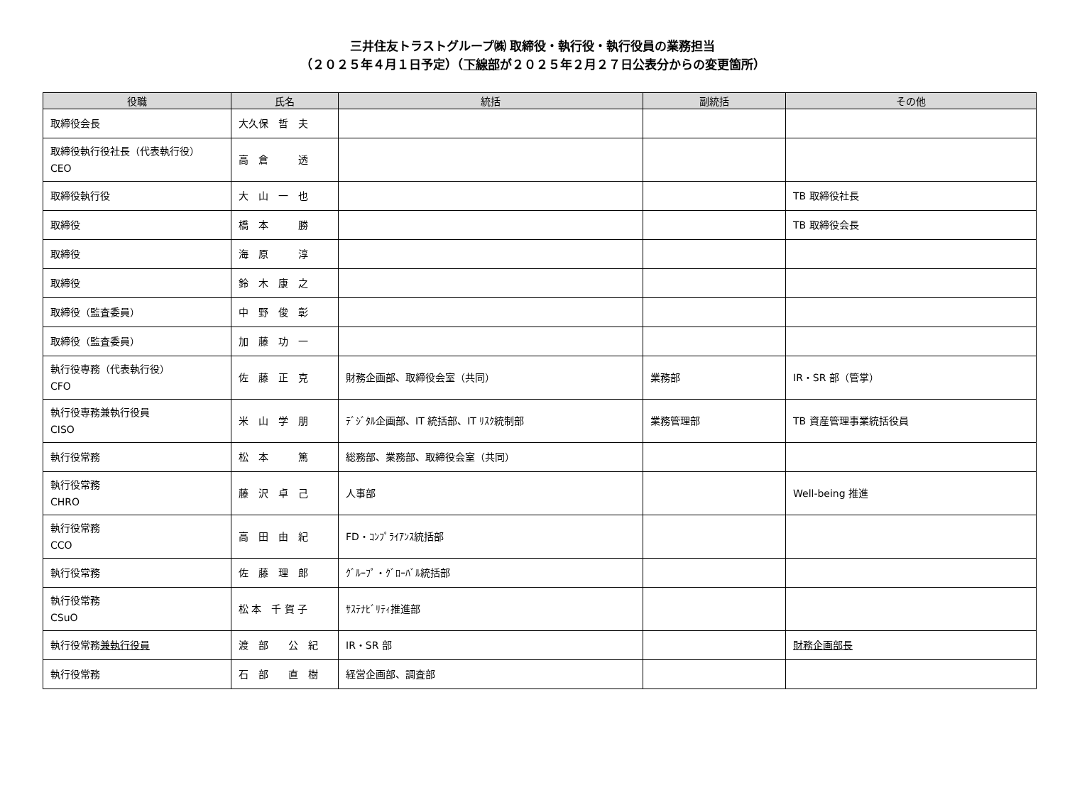三井住友トラストグループ㈱ 取締役・執行役・執行役員の業務担当
（２０２５年４月１日予定）（下線部が２０２５年２月２７日公表分からの変更箇所）
| 役職 | 氏名 | 統括 | 副統括 | その他 |
| --- | --- | --- | --- | --- |
| 取締役会長 | 大久保 哲 夫 | | | |
| 取締役執行役社長（代表執行役） CEO | 高 倉 透 | | | |
| 取締役執行役 | 大 山 一 也 | | | TB 取締役社長 |
| 取締役 | 橋 本 勝 | | | TB 取締役会長 |
| 取締役 | 海 原 淳 | | | |
| 取締役 | 鈴 木 康 之 | | | |
| 取締役（監査委員） | 中 野 俊 彰 | | | |
| 取締役（監査委員） | 加 藤 功 一 | | | |
| 執行役専務（代表執行役） CFO | 佐 藤 正 克 | 財務企画部、取締役会室（共同） | 業務部 | IR・SR 部（管掌） |
| 執行役専務兼執行役員 CISO | 米 山 学 朋 | ﾃﾞｼﾞﾀﾙ企画部、IT 統括部、IT ﾘｽｸ統制部 | 業務管理部 | TB 資産管理事業統括役員 |
| 執行役常務 | 松 本 篤 | 総務部、業務部、取締役会室（共同） | | |
| 執行役常務 CHRO | 藤 沢 卓 己 | 人事部 | | Well-being 推進 |
| 執行役常務 CCO | 高 田 由 紀 | FD・ｺﾝﾌﾟﾗｲｱﾝｽ統括部 | | |
| 執行役常務 | 佐 藤 理 郎 | ｸﾞﾙｰﾌﾟ・ｸﾞﾛｰﾊﾞﾙ統括部 | | |
| 執行役常務 CSuO | 松 本 千 賀 子 | ｻｽﾃﾅﾋﾞﾘﾃｨ推進部 | | |
| 執行役常務 兼執行役員 | 渡 部 公 紀 | IR・SR 部 | | 財務企画部長 |
| 執行役常務 | 石 部 直 樹 | 経営企画部、調査部 | | |